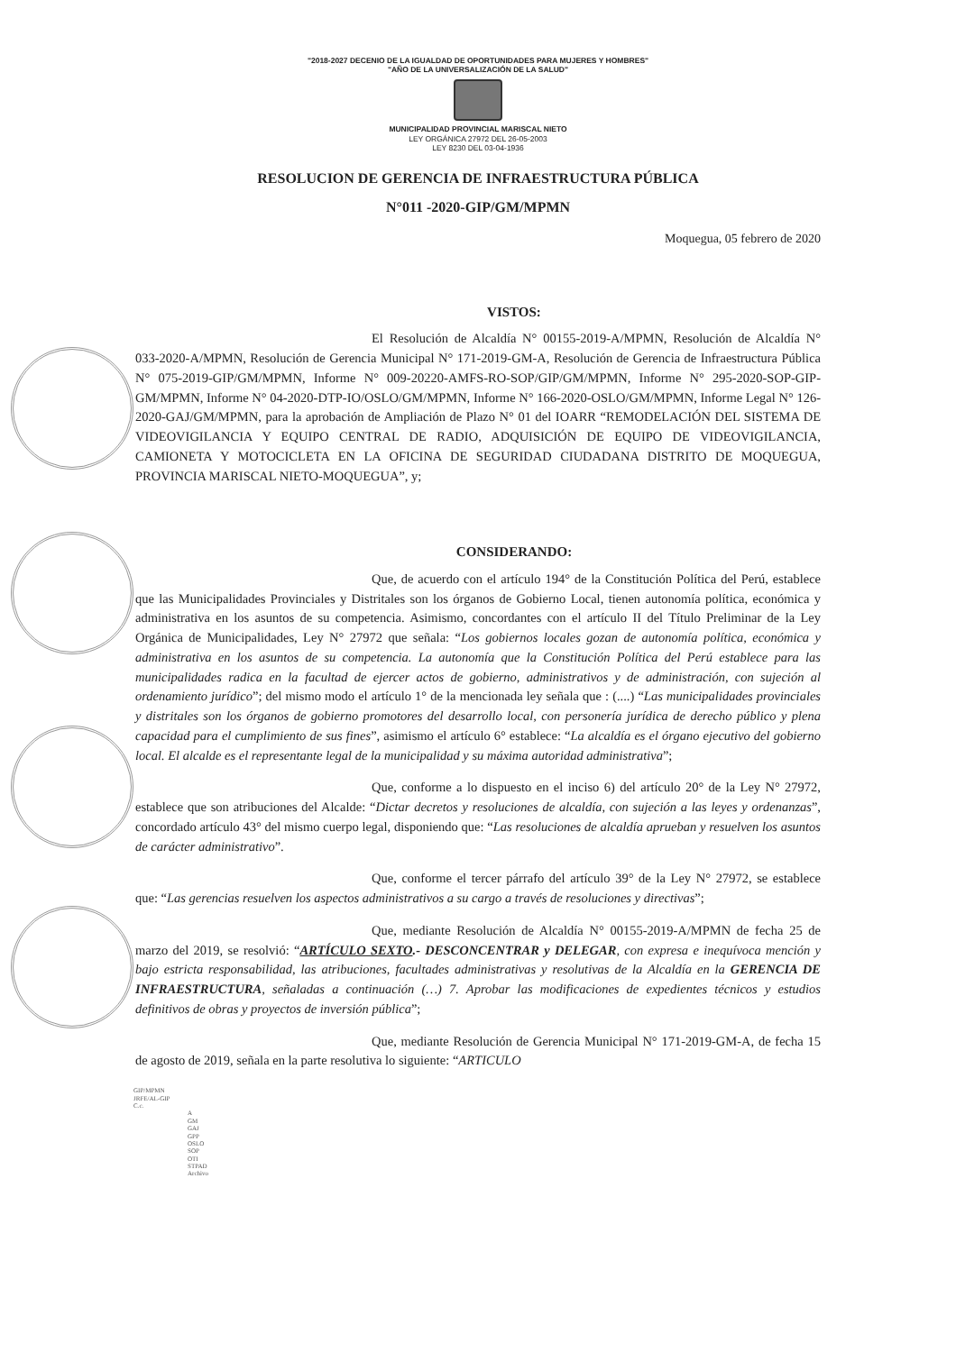"2018-2027 DECENIO DE LA IGUALDAD DE OPORTUNIDADES PARA MUJERES Y HOMBRES"
"AÑO DE LA UNIVERSALIZACIÓN DE LA SALUD"
MUNICIPALIDAD PROVINCIAL MARISCAL NIETO
LEY ORGÁNICA 27972 DEL 26-05-2003
LEY 8230 DEL 03-04-1936
RESOLUCION DE GERENCIA DE INFRAESTRUCTURA PÚBLICA
N°011 -2020-GIP/GM/MPMN
Moquegua, 05 febrero de 2020
VISTOS:
El Resolución de Alcaldía N° 00155-2019-A/MPMN, Resolución de Alcaldía N° 033-2020-A/MPMN, Resolución de Gerencia Municipal N° 171-2019-GM-A, Resolución de Gerencia de Infraestructura Pública N° 075-2019-GIP/GM/MPMN, Informe N° 009-20220-AMFS-RO-SOP/GIP/GM/MPMN, Informe N° 295-2020-SOP-GIP-GM/MPMN, Informe N° 04-2020-DTP-IO/OSLO/GM/MPMN, Informe N° 166-2020-OSLO/GM/MPMN, Informe Legal N° 126-2020-GAJ/GM/MPMN, para la aprobación de Ampliación de Plazo N° 01 del IOARR “REMODELACIÓN DEL SISTEMA DE VIDEOVIGILANCIA Y EQUIPO CENTRAL DE RADIO, ADQUISICIÓN DE EQUIPO DE VIDEOVIGILANCIA, CAMIONETA Y MOTOCICLETA EN LA OFICINA DE SEGURIDAD CIUDADANA DISTRITO DE MOQUEGUA, PROVINCIA MARISCAL NIETO-MOQUEGUA”, y;
CONSIDERANDO:
Que, de acuerdo con el artículo 194° de la Constitución Política del Perú, establece que las Municipalidades Provinciales y Distritales son los órganos de Gobierno Local, tienen autonomía política, económica y administrativa en los asuntos de su competencia. Asimismo, concordantes con el artículo II del Título Preliminar de la Ley Orgánica de Municipalidades, Ley N° 27972 que señala: “Los gobiernos locales gozan de autonomía política, económica y administrativa en los asuntos de su competencia. La autonomía que la Constitución Política del Perú establece para las municipalidades radica en la facultad de ejercer actos de gobierno, administrativos y de administración, con sujeción al ordenamiento jurídico”; del mismo modo el artículo 1° de la mencionada ley señala que : (....) “Las municipalidades provinciales y distritales son los órganos de gobierno promotores del desarrollo local, con personería jurídica de derecho público y plena capacidad para el cumplimiento de sus fines”, asimismo el artículo 6° establece: “La alcaldía es el órgano ejecutivo del gobierno local. El alcalde es el representante legal de la municipalidad y su máxima autoridad administrativa”;
Que, conforme a lo dispuesto en el inciso 6) del artículo 20° de la Ley N° 27972, establece que son atribuciones del Alcalde: “Dictar decretos y resoluciones de alcaldía, con sujeción a las leyes y ordenanzas”, concordado artículo 43° del mismo cuerpo legal, disponiendo que: “Las resoluciones de alcaldía aprueban y resuelven los asuntos de carácter administrativo”.
Que, conforme el tercer párrafo del artículo 39° de la Ley N° 27972, se establece que: “Las gerencias resuelven los aspectos administrativos a su cargo a través de resoluciones y directivas”;
Que, mediante Resolución de Alcaldía N° 00155-2019-A/MPMN de fecha 25 de marzo del 2019, se resolvió: “ARTÍCULO SEXTO.- DESCONCENTRAR y DELEGAR, con expresa e inequívoca mención y bajo estricta responsabilidad, las atribuciones, facultades administrativas y resolutivas de la Alcaldía en la GERENCIA DE INFRAESTRUCTURA, señaladas a continuación (…) 7. Aprobar las modificaciones de expedientes técnicos y estudios definitivos de obras y proyectos de inversión pública”;
Que, mediante Resolución de Gerencia Municipal N° 171-2019-GM-A, de fecha 15 de agosto de 2019, señala en la parte resolutiva lo siguiente: “ARTICULO
GIP/MPMN
JRFE/AL-GIP
C.c.
A
GM
GAJ
GPP
OSLO
SOP
OTI
STPAD
Archivo